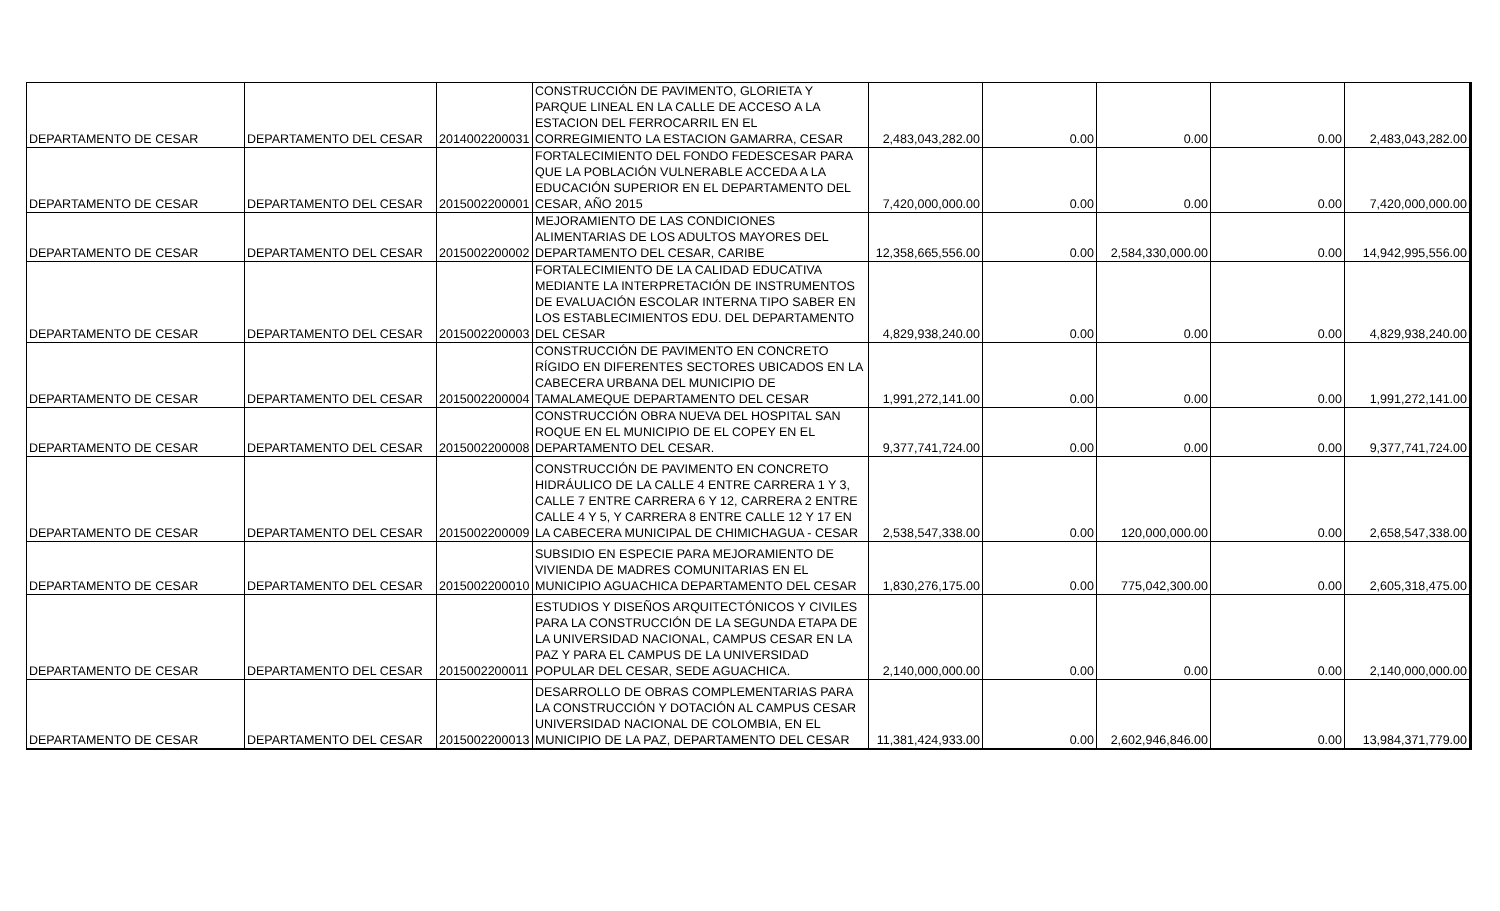| DEPARTAMENTO DE CESAR | DEPARTAMENTO DEL CESAR | 2014002200031 | CONSTRUCCIÓN DE PAVIMENTO, GLORIETA Y PARQUE LINEAL EN LA CALLE DE ACCESO A LA ESTACION DEL FERROCARRIL EN EL CORREGIMIENTO LA ESTACION GAMARRA, CESAR | 2,483,043,282.00 | 0.00 | 0.00 | 0.00 | 2,483,043,282.00 |
| DEPARTAMENTO DE CESAR | DEPARTAMENTO DEL CESAR | 2015002200001 | FORTALECIMIENTO DEL FONDO FEDESCESAR PARA QUE LA POBLACIÓN VULNERABLE ACCEDA A LA EDUCACIÓN SUPERIOR EN EL DEPARTAMENTO DEL CESAR, AÑO 2015 | 7,420,000,000.00 | 0.00 | 0.00 | 0.00 | 7,420,000,000.00 |
| DEPARTAMENTO DE CESAR | DEPARTAMENTO DEL CESAR | 2015002200002 | MEJORAMIENTO DE LAS CONDICIONES ALIMENTARIAS DE LOS ADULTOS MAYORES DEL DEPARTAMENTO DEL CESAR, CARIBE | 12,358,665,556.00 | 0.00 | 2,584,330,000.00 | 0.00 | 14,942,995,556.00 |
| DEPARTAMENTO DE CESAR | DEPARTAMENTO DEL CESAR | 2015002200003 | FORTALECIMIENTO DE LA CALIDAD EDUCATIVA MEDIANTE LA INTERPRETACIÓN DE INSTRUMENTOS DE EVALUACIÓN ESCOLAR INTERNA TIPO SABER EN LOS ESTABLECIMIENTOS EDU. DEL DEPARTAMENTO DEL CESAR | 4,829,938,240.00 | 0.00 | 0.00 | 0.00 | 4,829,938,240.00 |
| DEPARTAMENTO DE CESAR | DEPARTAMENTO DEL CESAR | 2015002200004 | CONSTRUCCIÓN DE PAVIMENTO EN CONCRETO RÍGIDO EN DIFERENTES SECTORES UBICADOS EN LA CABECERA URBANA DEL MUNICIPIO DE TAMALAMEQUE DEPARTAMENTO DEL CESAR | 1,991,272,141.00 | 0.00 | 0.00 | 0.00 | 1,991,272,141.00 |
| DEPARTAMENTO DE CESAR | DEPARTAMENTO DEL CESAR | 2015002200008 | CONSTRUCCIÓN OBRA NUEVA DEL HOSPITAL SAN ROQUE EN EL MUNICIPIO DE EL COPEY EN EL DEPARTAMENTO DEL CESAR. | 9,377,741,724.00 | 0.00 | 0.00 | 0.00 | 9,377,741,724.00 |
| DEPARTAMENTO DE CESAR | DEPARTAMENTO DEL CESAR | 2015002200009 | CONSTRUCCIÓN DE PAVIMENTO EN CONCRETO HIDRÁULICO DE LA CALLE 4 ENTRE CARRERA 1 Y 3, CALLE 7 ENTRE CARRERA 6 Y 12, CARRERA 2 ENTRE CALLE 4 Y 5, Y CARRERA 8 ENTRE CALLE 12 Y 17 EN LA CABECERA MUNICIPAL DE CHIMICHAGUA - CESAR | 2,538,547,338.00 | 0.00 | 120,000,000.00 | 0.00 | 2,658,547,338.00 |
| DEPARTAMENTO DE CESAR | DEPARTAMENTO DEL CESAR | 2015002200010 | SUBSIDIO EN ESPECIE PARA MEJORAMIENTO DE VIVIENDA DE MADRES COMUNITARIAS EN EL MUNICIPIO AGUACHICA DEPARTAMENTO DEL CESAR | 1,830,276,175.00 | 0.00 | 775,042,300.00 | 0.00 | 2,605,318,475.00 |
| DEPARTAMENTO DE CESAR | DEPARTAMENTO DEL CESAR | 2015002200011 | ESTUDIOS Y DISEÑOS ARQUITECTÓNICOS Y CIVILES PARA LA CONSTRUCCIÓN DE LA SEGUNDA ETAPA DE LA UNIVERSIDAD NACIONAL, CAMPUS CESAR EN LA PAZ Y PARA EL CAMPUS DE LA UNIVERSIDAD POPULAR DEL CESAR, SEDE AGUACHICA. | 2,140,000,000.00 | 0.00 | 0.00 | 0.00 | 2,140,000,000.00 |
| DEPARTAMENTO DE CESAR | DEPARTAMENTO DEL CESAR | 2015002200013 | DESARROLLO DE OBRAS COMPLEMENTARIAS PARA LA CONSTRUCCIÓN Y DOTACIÓN AL CAMPUS CESAR UNIVERSIDAD NACIONAL DE COLOMBIA, EN EL MUNICIPIO DE LA PAZ, DEPARTAMENTO DEL CESAR | 11,381,424,933.00 | 0.00 | 2,602,946,846.00 | 0.00 | 13,984,371,779.00 |